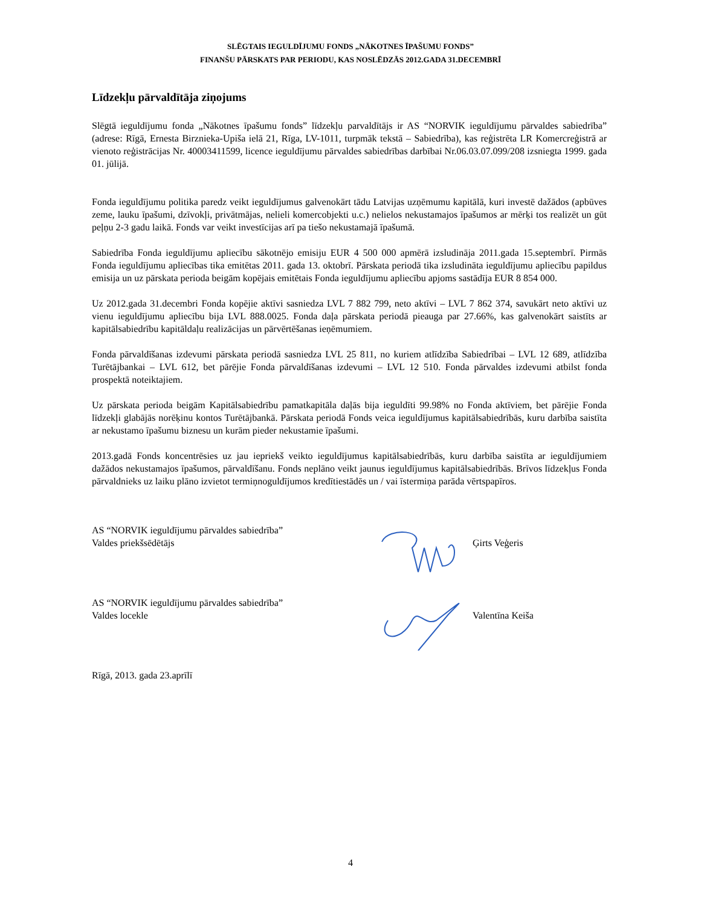SLĒGTAIS IEGULDĪJUMU FONDS „NĀKOTNES ĪPAŠUMU FONDS”
FINANŠU PĀRSKATS PAR PERIODU, KAS NOSLĒDZĀS 2012.GADA 31.DECEMBRĪ
Līdzekļu pārvaldītāja ziņojums
Slēgtā ieguldījumu fonda „Nākotnes īpašumu fonds” līdzekļu parvaldītājs ir AS “NORVIK ieguldījumu pārvaldes sabiedrība” (adrese: Rīgā, Ernesta Birznieka-Upiša ielā 21, Rīga, LV-1011, turpmāk tekstā – Sabiedrība), kas reģistrēta LR Komercreģistrā ar vienoto reģistrācijas Nr. 40003411599, licence ieguldījumu pārvaldes sabiedrības darbībai Nr.06.03.07.099/208 izsniegta 1999. gada 01. jūlijā.
Fonda ieguldījumu politika paredz veikt ieguldījumus galvenokārt tādu Latvijas uzņēmumu kapitālā, kuri investē dažādos (apbūves zeme, lauku īpašumi, dzīvokļi, privātmājas, nelieli komercobjekti u.c.) nelielos nekustamajos īpašumos ar mērķi tos realizēt un gūt peļņu 2-3 gadu laikā. Fonds var veikt investīcijas arī pa tiešo nekustamajā īpašumā.
Sabiedrība Fonda ieguldījumu apliecību sākotnējo emisiju EUR 4 500 000 apmērā izsludināja 2011.gada 15.septembrī. Pirmās Fonda ieguldījumu apliecības tika emitētas 2011. gada 13. oktobrī. Pārskata periodā tika izsludināta ieguldījumu apliecību papildus emisija un uz pārskata perioda beigām kopējais emitētais Fonda ieguldījumu apliecību apjoms sastādīja EUR 8 854 000.
Uz 2012.gada 31.decembri Fonda kopējie aktīvi sasniedza LVL 7 882 799, neto aktīvi – LVL 7 862 374, savukārt neto aktīvi uz vienu ieguldījumu apliecību bija LVL 888.0025. Fonda daļa pārskata periodā pieauga par 27.66%, kas galvenokārt saistīts ar kapitālsabiedrību kapitāldaļu realizācijas un pārvērtēšanas ieņēmumiem.
Fonda pārvaldīšanas izdevumi pārskata periodā sasniedza LVL 25 811, no kuriem atlīdzība Sabiedrībai – LVL 12 689, atlīdzība Turētājbankai – LVL 612, bet pārējie Fonda pārvaldīšanas izdevumi – LVL 12 510. Fonda pārvaldes izdevumi atbilst fonda prospektā noteiktajiem.
Uz pārskata perioda beigām Kapitālsabiedrību pamatkapitāla daļās bija ieguldīti 99.98% no Fonda aktīviem, bet pārējie Fonda līdzekļi glabājās norēķinu kontos Turētājbankā. Pārskata periodā Fonds veica ieguldījumus kapitālsabiedrībās, kuru darbība saistīta ar nekustamo īpašumu biznesu un kurām pieder nekustamie īpašumi.
2013.gadā Fonds koncentrēsies uz jau iepriekš veikto ieguldījumus kapitālsabiedrībās, kuru darbība saistīta ar ieguldījumiem dažādos nekustamajos īpašumos, pārvaldīšanu. Fonds neplāno veikt jaunus ieguldījumus kapitālsabiedrībās. Brīvos līdzekļus Fonda pārvaldnieks uz laiku plāno izvietot termiņnoguldījumos kredītiestādēs un / vai īstermiņa parāda vērtspapīros.
AS “NORVIK ieguldījumu pārvaldes sabiedrība”
Valdes priekšsēdētājs
Ģirts Veģeris
AS “NORVIK ieguldījumu pārvaldes sabiedrība”
Valdes locekle
Valentīna Keiša
Rīgā, 2013. gada 23.aprīlī
4